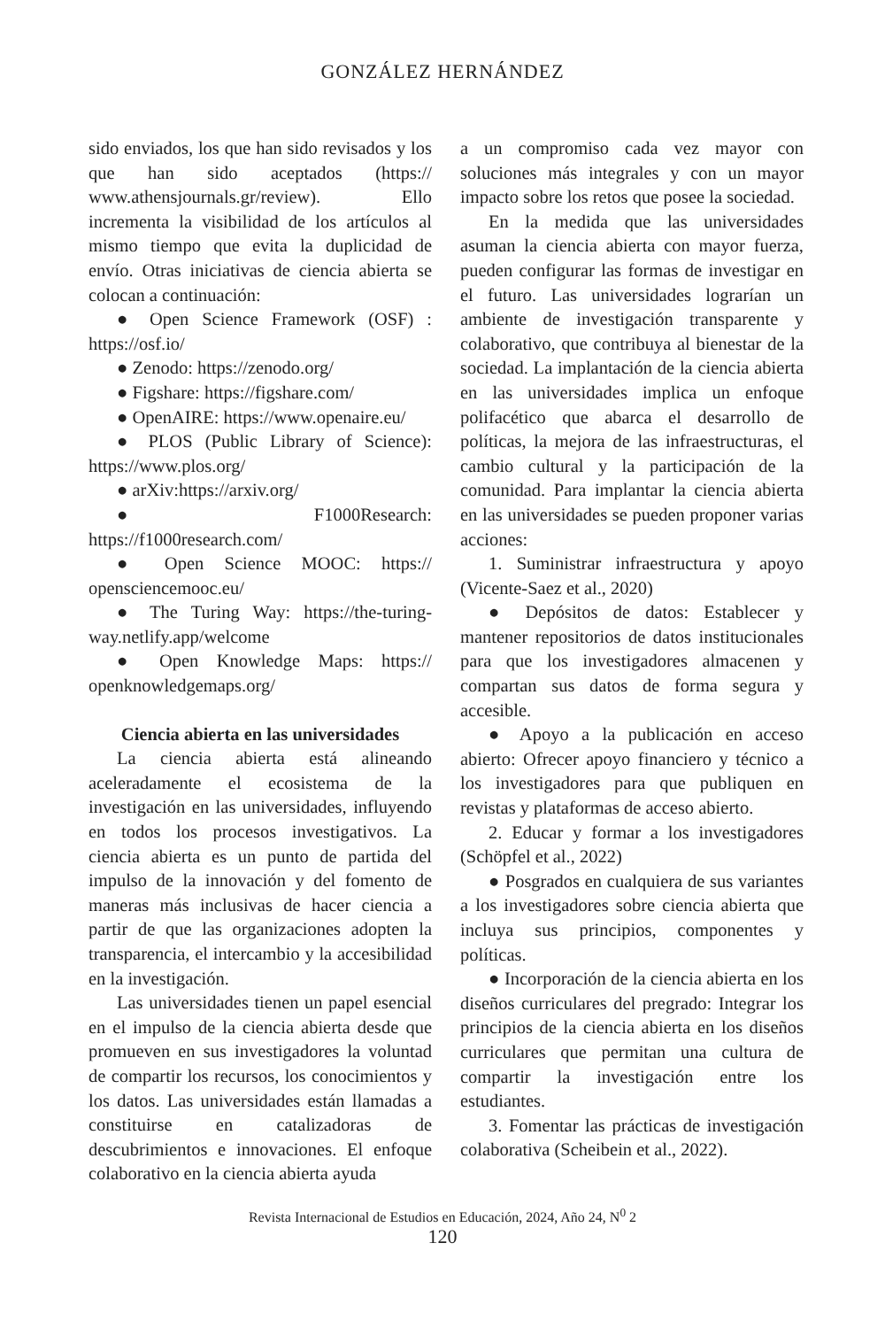GONZÁLEZ HERNÁNDEZ
sido enviados, los que han sido revisados y los que han sido aceptados (https:// www.athensjournals.gr/review). Ello incrementa la visibilidad de los artículos al mismo tiempo que evita la duplicidad de envío. Otras iniciativas de ciencia abierta se colocan a continuación:
● Open Science Framework (OSF) : https://osf.io/
● Zenodo: https://zenodo.org/
● Figshare: https://figshare.com/
● OpenAIRE: https://www.openaire.eu/
● PLOS (Public Library of Science): https://www.plos.org/
● arXiv:https://arxiv.org/
● F1000Research: https://f1000research.com/
● Open Science MOOC: https:// opensciencemooc.eu/
● The Turing Way: https://the-turing-way.netlify.app/welcome
● Open Knowledge Maps: https:// openknowledgemaps.org/
Ciencia abierta en las universidades
La ciencia abierta está alineando aceleradamente el ecosistema de la investigación en las universidades, influyendo en todos los procesos investigativos. La ciencia abierta es un punto de partida del impulso de la innovación y del fomento de maneras más inclusivas de hacer ciencia a partir de que las organizaciones adopten la transparencia, el intercambio y la accesibilidad en la investigación.
Las universidades tienen un papel esencial en el impulso de la ciencia abierta desde que promueven en sus investigadores la voluntad de compartir los recursos, los conocimientos y los datos. Las universidades están llamadas a constituirse en catalizadoras de descubrimientos e innovaciones. El enfoque colaborativo en la ciencia abierta ayuda
a un compromiso cada vez mayor con soluciones más integrales y con un mayor impacto sobre los retos que posee la sociedad.
En la medida que las universidades asuman la ciencia abierta con mayor fuerza, pueden configurar las formas de investigar en el futuro. Las universidades lograrían un ambiente de investigación transparente y colaborativo, que contribuya al bienestar de la sociedad. La implantación de la ciencia abierta en las universidades implica un enfoque polifacético que abarca el desarrollo de políticas, la mejora de las infraestructuras, el cambio cultural y la participación de la comunidad. Para implantar la ciencia abierta en las universidades se pueden proponer varias acciones:
1. Suministrar infraestructura y apoyo (Vicente-Saez et al., 2020)
● Depósitos de datos: Establecer y mantener repositorios de datos institucionales para que los investigadores almacenen y compartan sus datos de forma segura y accesible.
● Apoyo a la publicación en acceso abierto: Ofrecer apoyo financiero y técnico a los investigadores para que publiquen en revistas y plataformas de acceso abierto.
2. Educar y formar a los investigadores (Schöpfel et al., 2022)
● Posgrados en cualquiera de sus variantes a los investigadores sobre ciencia abierta que incluya sus principios, componentes y políticas.
● Incorporación de la ciencia abierta en los diseños curriculares del pregrado: Integrar los principios de la ciencia abierta en los diseños curriculares que permitan una cultura de compartir la investigación entre los estudiantes.
3. Fomentar las prácticas de investigación colaborativa (Scheibein et al., 2022).
Revista Internacional de Estudios en Educación, 2024, Año 24, N<sup>0</sup> 2
120